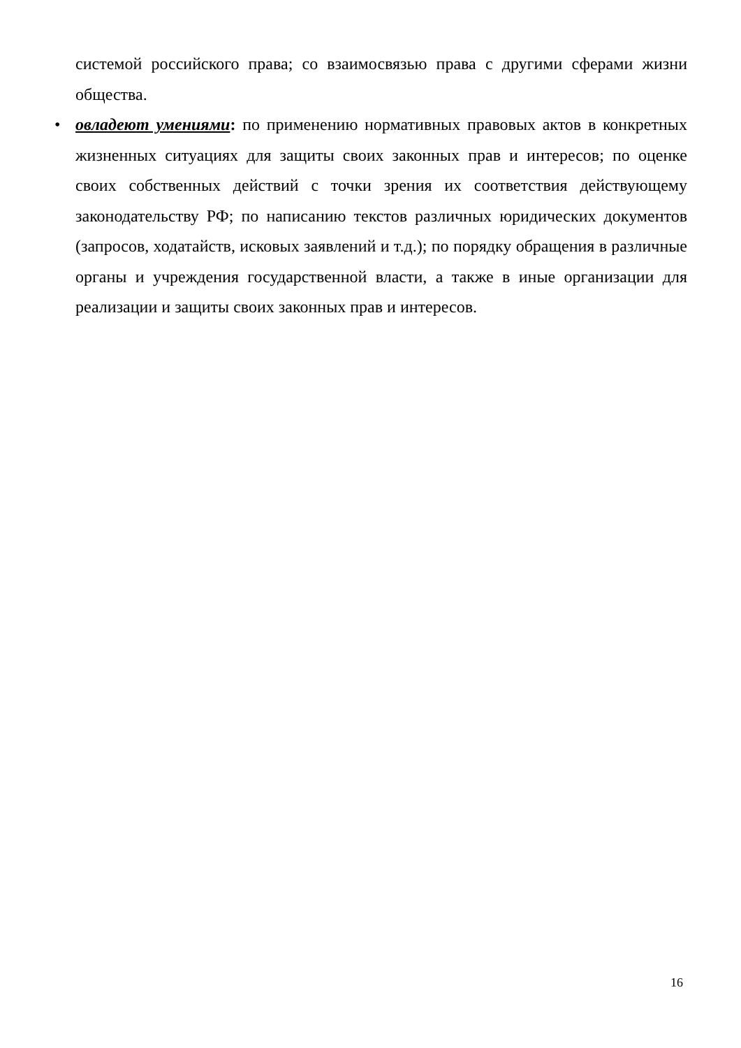системой российского права; со взаимосвязью права с другими сферами жизни общества.
• овладеют умениями: по применению нормативных правовых актов в конкретных жизненных ситуациях для защиты своих законных прав и интересов; по оценке своих собственных действий с точки зрения их соответствия действующему законодательству РФ; по написанию текстов различных юридических документов (запросов, ходатайств, исковых заявлений и т.д.); по порядку обращения в различные органы и учреждения государственной власти, а также в иные организации для реализации и защиты своих законных прав и интересов.
16